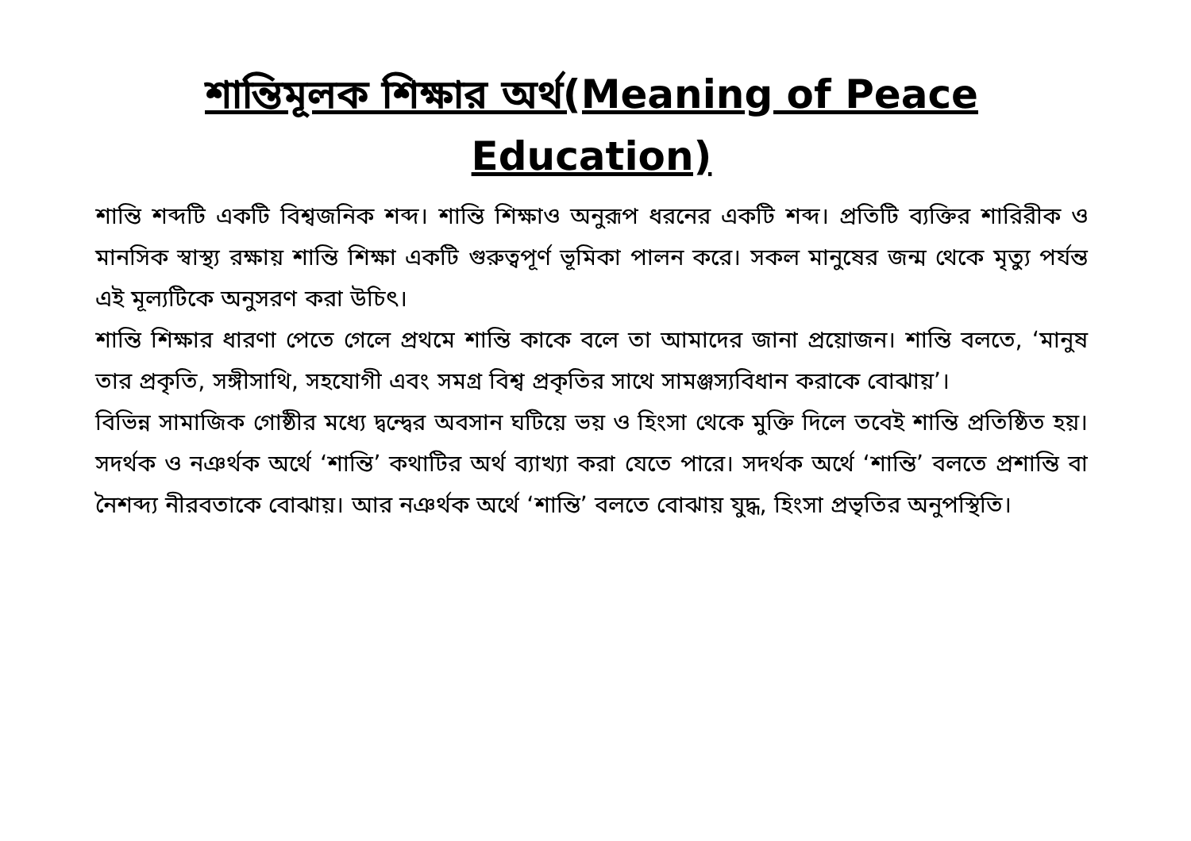শান্তিমূলক শিক্ষার অর্থ(Meaning of Peace Education)
শান্তি শব্দটি একটি বিশ্বজনিক শব্দ। শান্তি শিক্ষাও অনুরূপ ধরনের একটি শব্দ। প্রতিটি ব্যক্তির শারিরীক ও মানসিক স্বাস্থ্য রক্ষায় শান্তি শিক্ষা একটি গুরুত্বপূর্ণ ভূমিকা পালন করে। সকল মানুষের জন্ম থেকে মৃত্যু পর্যন্ত এই মূল্যটিকে অনুসরণ করা উচিৎ।
শান্তি শিক্ষার ধারণা পেতে গেলে প্রথমে শান্তি কাকে বলে তা আমাদের জানা প্রয়োজন। শান্তি বলতে, ‘মানুষ তার প্রকৃতি, সঙ্গীসাথি, সহযোগী এবং সমগ্র বিশ্ব প্রকৃতির সাথে সামঞ্জস্যবিধান করাকে বোঝায়’।
বিভিন্ন সামাজিক গোষ্ঠীর মধ্যে দ্বন্দ্বের অবসান ঘটিয়ে ভয় ও হিংসা থেকে মুক্তি দিলে তবেই শান্তি প্রতিষ্ঠিত হয়। সদর্থক ও নঞর্থক অর্থে ‘শান্তি’ কথাটির অর্থ ব্যাখ্যা করা যেতে পারে। সদর্থক অর্থে ‘শান্তি’ বলতে প্রশান্তি বা নৈশব্দ্য নীরবতাকে বোঝায়। আর নঞর্থক অর্থে ‘শান্তি’ বলতে বোঝায় যুদ্ধ, হিংসা প্রভৃতির অনুপস্থিতি।